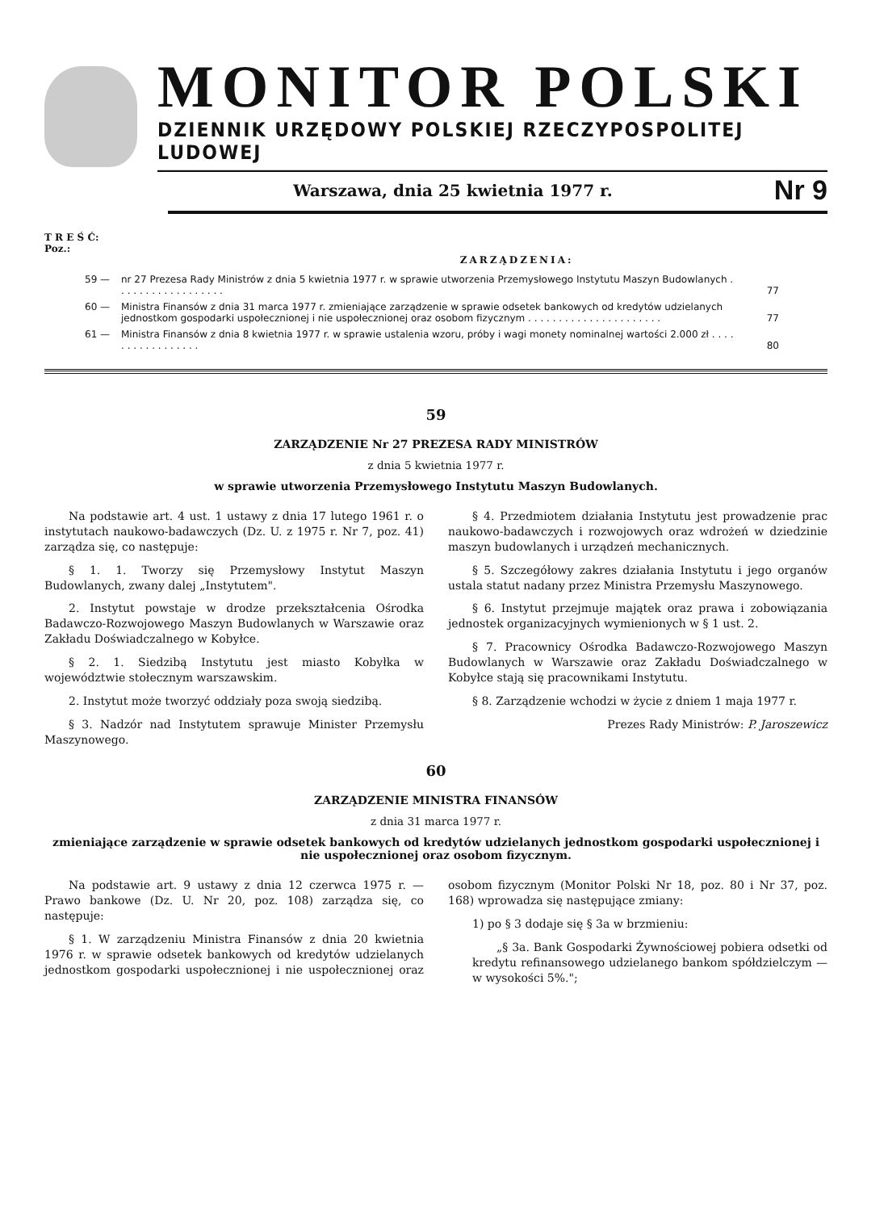MONITOR POLSKI
DZIENNIK URZĘDOWY POLSKIEJ RZECZYPOSPOLITEJ LUDOWEJ
Warszawa, dnia 25 kwietnia 1977 r. Nr 9
T R E Ś Ć:
Poz.:
ZARZĄDZENIA:
59 — nr 27 Prezesa Rady Ministrów z dnia 5 kwietnia 1977 r. w sprawie utworzenia Przemysłowego Instytutu Maszyn Budowlanych . . . . . . . . . . . . . . . . . . 77
60 — Ministra Finansów z dnia 31 marca 1977 r. zmieniające zarządzenie w sprawie odsetek bankowych od kredytów udzielanych jednostkom gospodarki uspołecznionej i nie uspołecznionej oraz osobom fizycznym . . . . . . . . . . . . . . . . . . . . . . 77
61 — Ministra Finansów z dnia 8 kwietnia 1977 r. w sprawie ustalenia wzoru, próby i wagi monety nominalnej wartości 2.000 zł . . . . . . . . . . . . . . . . . 80
59
ZARZĄDZENIE Nr 27 PREZESA RADY MINISTRÓW
z dnia 5 kwietnia 1977 r.
w sprawie utworzenia Przemysłowego Instytutu Maszyn Budowlanych.
Na podstawie art. 4 ust. 1 ustawy z dnia 17 lutego 1961 r. o instytutach naukowo-badawczych (Dz. U. z 1975 r. Nr 7, poz. 41) zarządza się, co następuje:
§ 1. 1. Tworzy się Przemysłowy Instytut Maszyn Budowlanych, zwany dalej „Instytutem".
2. Instytut powstaje w drodze przekształcenia Ośrodka Badawczo-Rozwojowego Maszyn Budowlanych w Warszawie oraz Zakładu Doświadczalnego w Kobyłce.
§ 2. 1. Siedzibą Instytutu jest miasto Kobyłka w województwie stołecznym warszawskim.
2. Instytut może tworzyć oddziały poza swoją siedzibą.
§ 3. Nadzór nad Instytutem sprawuje Minister Przemysłu Maszynowego.
§ 4. Przedmiotem działania Instytutu jest prowadzenie prac naukowo-badawczych i rozwojowych oraz wdrożeń w dziedzinie maszyn budowlanych i urządzeń mechanicznych.
§ 5. Szczegółowy zakres działania Instytutu i jego organów ustala statut nadany przez Ministra Przemysłu Maszynowego.
§ 6. Instytut przejmuje majątek oraz prawa i zobowiązania jednostek organizacyjnych wymienionych w § 1 ust. 2.
§ 7. Pracownicy Ośrodka Badawczo-Rozwojowego Maszyn Budowlanych w Warszawie oraz Zakładu Doświadczalnego w Kobyłce stają się pracownikami Instytutu.
§ 8. Zarządzenie wchodzi w życie z dniem 1 maja 1977 r.
Prezes Rady Ministrów: P. Jaroszewicz
60
ZARZĄDZENIE MINISTRA FINANSÓW
z dnia 31 marca 1977 r.
zmieniające zarządzenie w sprawie odsetek bankowych od kredytów udzielanych jednostkom gospodarki uspołecznionej i nie uspołecznionej oraz osobom fizycznym.
Na podstawie art. 9 ustawy z dnia 12 czerwca 1975 r. — Prawo bankowe (Dz. U. Nr 20, poz. 108) zarządza się, co następuje:
§ 1. W zarządzeniu Ministra Finansów z dnia 20 kwietnia 1976 r. w sprawie odsetek bankowych od kredytów udzielanych jednostkom gospodarki uspołecznionej i nie uspołecznionej oraz osobom fizycznym (Monitor Polski Nr 18, poz. 80 i Nr 37, poz. 168) wprowadza się następujące zmiany:
1) po § 3 dodaje się § 3a w brzmieniu:
„§ 3a. Bank Gospodarki Żywnościowej pobiera odsetki od kredytu refinansowego udzielanego bankom spółdzielczym — w wysokości 5%.";